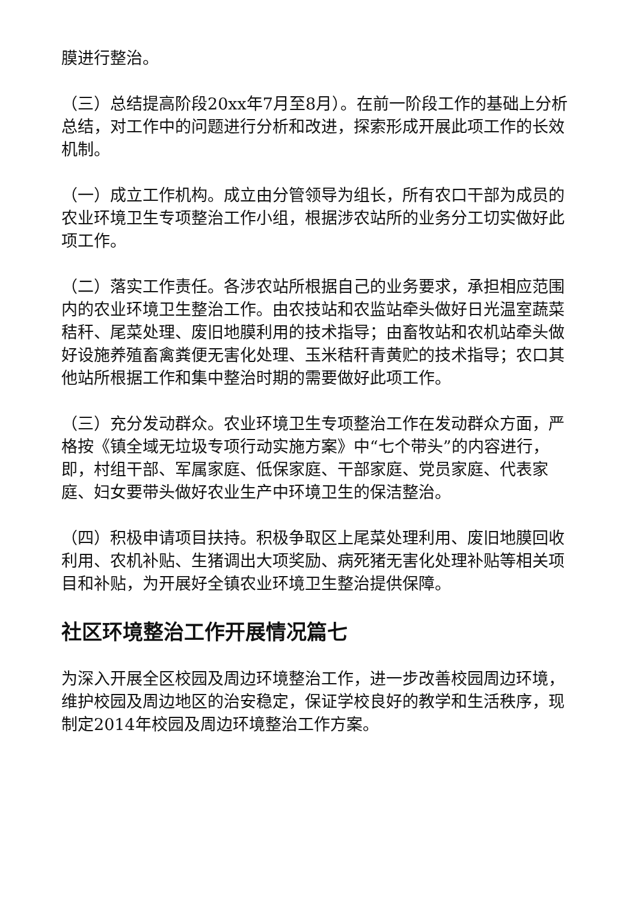膜进行整治。
（三）总结提高阶段20xx年7月至8月）。在前一阶段工作的基础上分析总结，对工作中的问题进行分析和改进，探索形成开展此项工作的长效机制。
（一）成立工作机构。成立由分管领导为组长，所有农口干部为成员的农业环境卫生专项整治工作小组，根据涉农站所的业务分工切实做好此项工作。
（二）落实工作责任。各涉农站所根据自己的业务要求，承担相应范围内的农业环境卫生整治工作。由农技站和农监站牵头做好日光温室蔬菜秸秆、尾菜处理、废旧地膜利用的技术指导；由畜牧站和农机站牵头做好设施养殖畜禽粪便无害化处理、玉米秸秆青黄贮的技术指导；农口其他站所根据工作和集中整治时期的需要做好此项工作。
（三）充分发动群众。农业环境卫生专项整治工作在发动群众方面，严格按《镇全域无垃圾专项行动实施方案》中“七个带头”的内容进行，即，村组干部、军属家庭、低保家庭、干部家庭、党员家庭、代表家庭、妇女要带头做好农业生产中环境卫生的保洁整治。
（四）积极申请项目扶持。积极争取区上尾菜处理利用、废旧地膜回收利用、农机补贴、生猪调出大项奖励、病死猪无害化处理补贴等相关项目和补贴，为开展好全镇农业环境卫生整治提供保障。
社区环境整治工作开展情况篇七
为深入开展全区校园及周边环境整治工作，进一步改善校园周边环境，维护校园及周边地区的治安稳定，保证学校良好的教学和生活秩序，现制定2014年校园及周边环境整治工作方案。